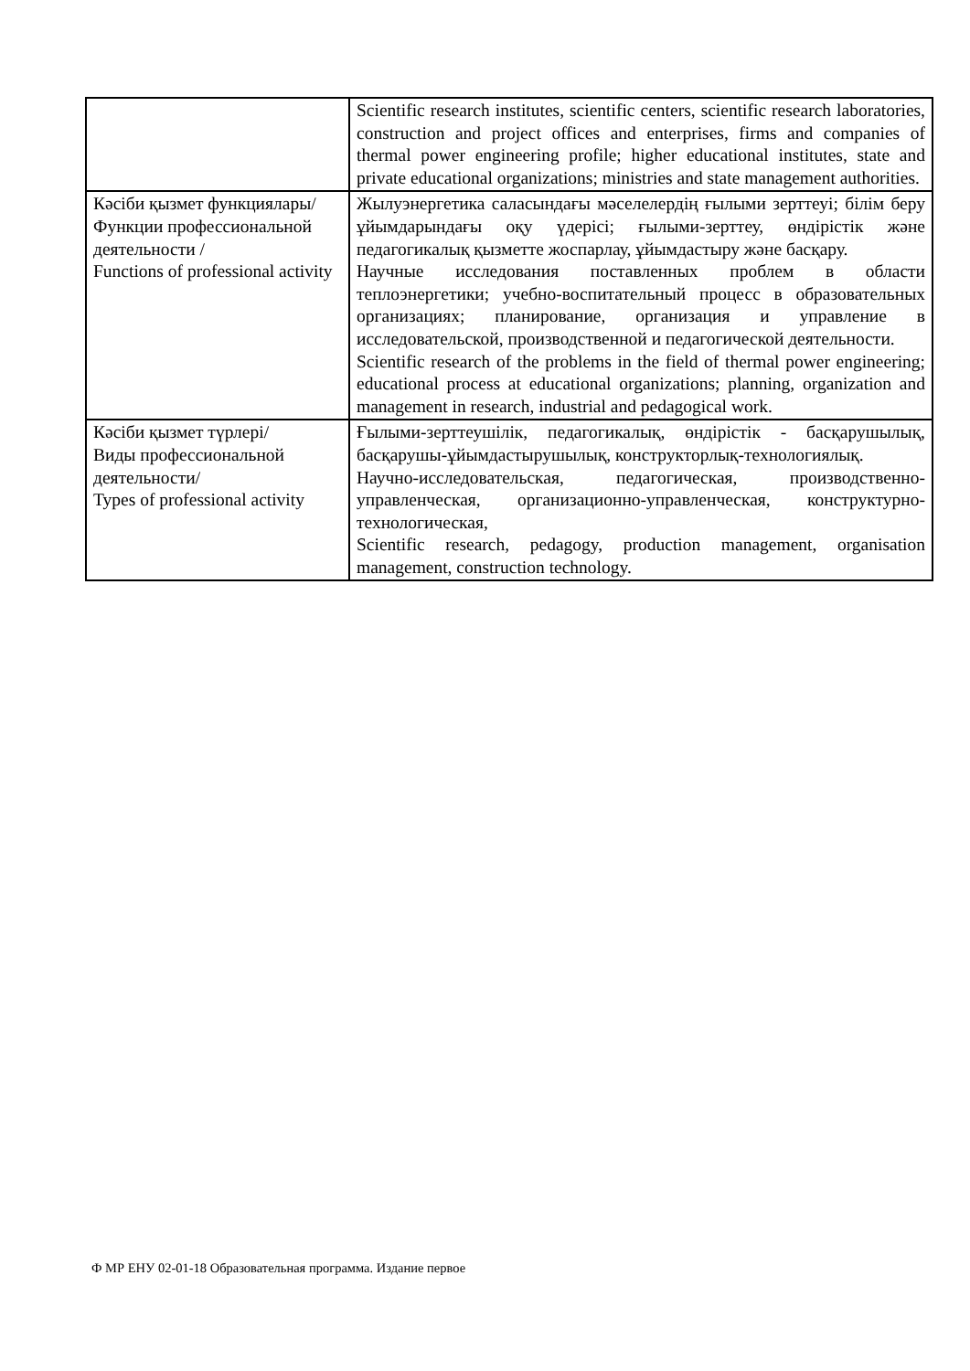| | Scientific research institutes, scientific centers, scientific research laboratories, construction and project offices and enterprises, firms and companies of thermal power engineering profile; higher educational institutes, state and private educational organizations; ministries and state management authorities. |
| Кәсіби қызмет функциялары/ Функции профессиональной деятельности / Functions of professional activity | Жылуэнергетика саласындағы мәселелердің ғылыми зерттеуі; білім беру ұйымдарындағы оқу үдерісі; ғылыми-зерттеу, өндірістік және педагогикалық қызметте жоспарлау, ұйымдастыру және басқару. Научные исследования поставленных проблем в области теплоэнергетики; учебно-воспитательный процесс в образовательных организациях; планирование, организация и управление в исследовательской, производственной и педагогической деятельности. Scientific research of the problems in the field of thermal power engineering; educational process at educational organizations; planning, organization and management in research, industrial and pedagogical work. |
| Кәсіби қызмет түрлері/ Виды профессиональной деятельности/ Types of professional activity | Ғылыми-зерттеушілік, педагогикалық, өндірістік - басқарушылық, басқарушы-ұйымдастырушылық, конструкторлық-технологиялық. Научно-исследовательская, педагогическая, производственно-управленческая, организационно-управленческая, конструктурно-технологическая, Scientific research, pedagogy, production management, organisation management, construction technology. |
Ф МР ЕНУ 02-01-18 Образовательная программа. Издание первое